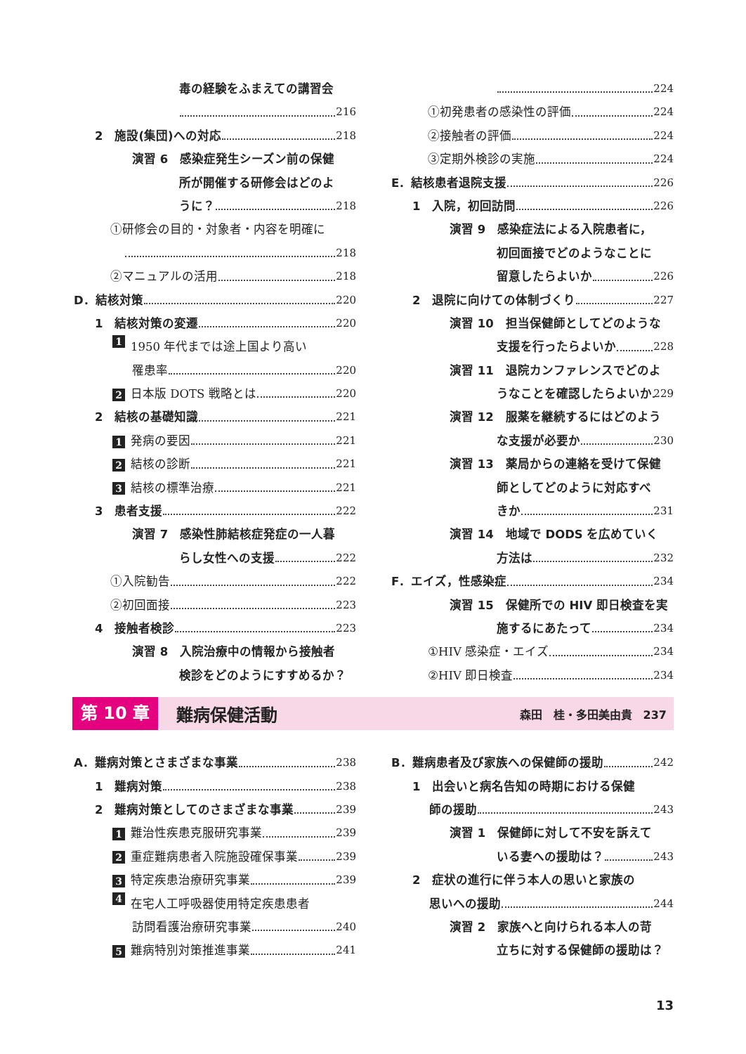毒の経験をふまえての講習会
216
2　施設(集団)への対応 218
演習 6　感染症発生シーズン前の保健
所が開催する研修会はどのよ
うに？ 218
①研修会の目的・対象者・内容を明確に
218
②マニュアルの活用 218
D．結核対策 220
1　結核対策の変遷 220
1 1950 年代までは途上国より高い
罹患率 220
2 日本版 DOTS 戦略とは 220
2　結核の基礎知識 221
1 発病の要因 221
2 結核の診断 221
3 結核の標準治療 221
3　患者支援 222
演習 7　感染性肺結核症発症の一人暮
らし女性への支援 222
①入院勧告 222
②初回面接 223
4　接触者検診 223
演習 8　入院治療中の情報から接触者
検診をどのようにすすめるか？
224
①初発患者の感染性の評価 224
②接触者の評価 224
③定期外検診の実施 224
E．結核患者退院支援 226
1　入院，初回訪問 226
演習 9　感染症法による入院患者に，
初回面接でどのようなことに
留意したらよいか 226
2　退院に向けての体制づくり 227
演習 10　担当保健師としてどのような
支援を行ったらよいか 228
演習 11　退院カンファレンスでどのよ
うなことを確認したらよいか 229
演習 12　服薬を継続するにはどのよう
な支援が必要か 230
演習 13　薬局からの連絡を受けて保健
師としてどのように対応すべ
きか 231
演習 14　地域で DODS を広めていく
方法は 232
F．エイズ，性感染症 234
演習 15　保健所での HIV 即日検査を実
施するにあたって 234
①HIV 感染症・エイズ 234
②HIV 即日検査 234
第 10 章 難病保健活動 森田　桂・多田美由貴　237
A．難病対策とさまざまな事業 238
1　難病対策 238
2　難病対策としてのさまざまな事業 239
1 難治性疾患克服研究事業 239
2 重症難病患者入院施設確保事業 239
3 特定疾患治療研究事業 239
4 在宅人工呼吸器使用特定疾患患者
訪問看護治療研究事業 240
5 難病特別対策推進事業 241
B．難病患者及び家族への保健師の援助 242
1　出会いと病名告知の時期における保健
師の援助 243
演習 1　保健師に対して不安を訴えて
いる妻への援助は？ 243
2　症状の進行に伴う本人の思いと家族の
思いへの援助 244
演習 2　家族へと向けられる本人の苛
立ちに対する保健師の援助は？
13